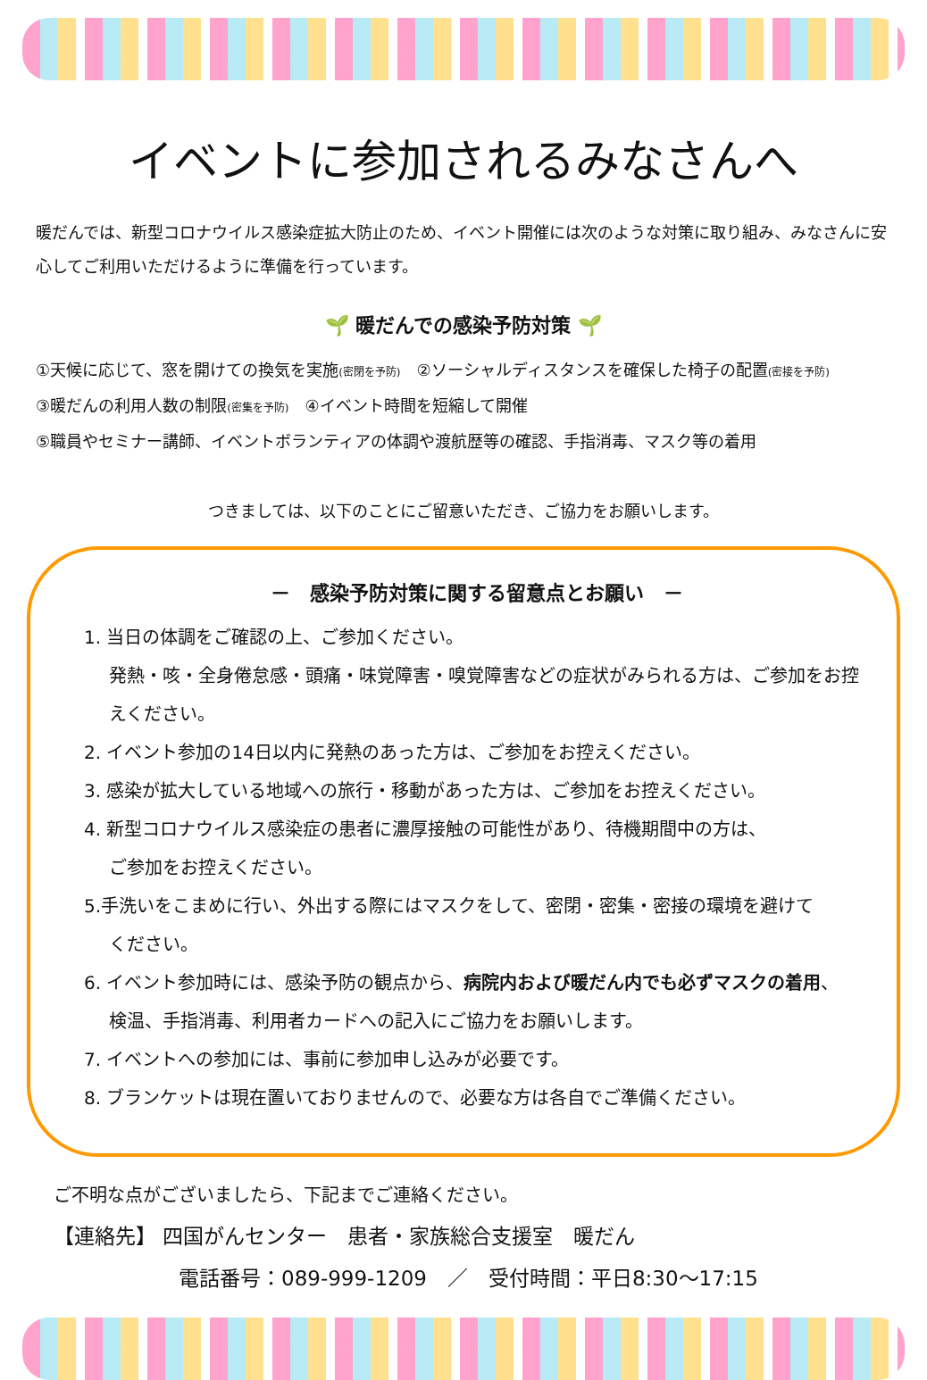イベントに参加されるみなさんへ
暖だんでは、新型コロナウイルス感染症拡大防止のため、イベント開催には次のような対策に取り組み、みなさんに安心してご利用いただけるように準備を行っています。
🌱 暖だんでの感染予防対策 🌱
①天候に応じて、窓を開けての換気を実施(密閉を予防)　②ソーシャルディスタンスを確保した椅子の配置(密接を予防)
③暖だんの利用人数の制限(密集を予防)　④イベント時間を短縮して開催
⑤職員やセミナー講師、イベントボランティアの体調や渡航歴等の確認、手指消毒、マスク等の着用
つきましては、以下のことにご留意いただき、ご協力をお願いします。
－　感染予防対策に関する留意点とお願い　－
1. 当日の体調をご確認の上、ご参加ください。
発熱・咳・全身倦怠感・頭痛・味覚障害・嗅覚障害などの症状がみられる方は、ご参加をお控えください。
2. イベント参加の14日以内に発熱のあった方は、ご参加をお控えください。
3. 感染が拡大している地域への旅行・移動があった方は、ご参加をお控えください。
4. 新型コロナウイルス感染症の患者に濃厚接触の可能性があり、待機期間中の方は、
ご参加をお控えください。
5.手洗いをこまめに行い、外出する際にはマスクをして、密閉・密集・密接の環境を避けて
ください。
6. イベント参加時には、感染予防の観点から、病院内および暖だん内でも必ずマスクの着用、
検温、手指消毒、利用者カードへの記入にご協力をお願いします。
7. イベントへの参加には、事前に参加申し込みが必要です。
8. ブランケットは現在置いておりませんので、必要な方は各自でご準備ください。
ご不明な点がございましたら、下記までご連絡ください。
【連絡先】 四国がんセンター　患者・家族総合支援室　暖だん
電話番号：089-999-1209　／　受付時間：平日8:30～17:15